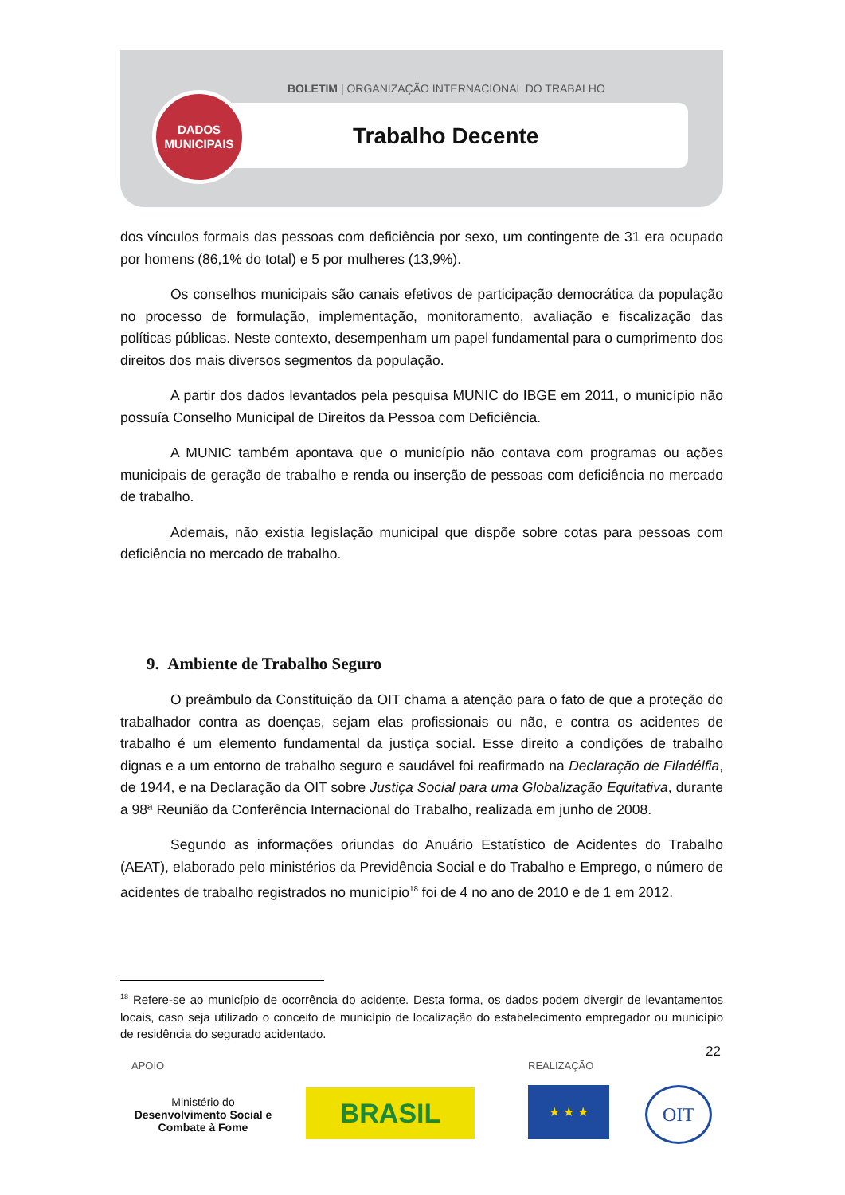BOLETIM | ORGANIZAÇÃO INTERNACIONAL DO TRABALHO
DADOS
MUNICIPAIS
Trabalho Decente
dos vínculos formais das pessoas com deficiência por sexo, um contingente de 31 era ocupado por homens (86,1% do total) e 5 por mulheres (13,9%).
Os conselhos municipais são canais efetivos de participação democrática da população no processo de formulação, implementação, monitoramento, avaliação e fiscalização das políticas públicas. Neste contexto, desempenham um papel fundamental para o cumprimento dos direitos dos mais diversos segmentos da população.
A partir dos dados levantados pela pesquisa MUNIC do IBGE em 2011, o município não possuía Conselho Municipal de Direitos da Pessoa com Deficiência.
A MUNIC também apontava que o município não contava com programas ou ações municipais de geração de trabalho e renda ou inserção de pessoas com deficiência no mercado de trabalho.
Ademais, não existia legislação municipal que dispõe sobre cotas para pessoas com deficiência no mercado de trabalho.
9. Ambiente de Trabalho Seguro
O preâmbulo da Constituição da OIT chama a atenção para o fato de que a proteção do trabalhador contra as doenças, sejam elas profissionais ou não, e contra os acidentes de trabalho é um elemento fundamental da justiça social. Esse direito a condições de trabalho dignas e a um entorno de trabalho seguro e saudável foi reafirmado na Declaração de Filadélfia, de 1944, e na Declaração da OIT sobre Justiça Social para uma Globalização Equitativa, durante a 98ª Reunião da Conferência Internacional do Trabalho, realizada em junho de 2008.
Segundo as informações oriundas do Anuário Estatístico de Acidentes do Trabalho (AEAT), elaborado pelo ministérios da Previdência Social e do Trabalho e Emprego, o número de acidentes de trabalho registrados no município<sup>18</sup> foi de 4 no ano de 2010 e de 1 em 2012.
<sup>18</sup> Refere-se ao município de ocorrência do acidente. Desta forma, os dados podem divergir de levantamentos locais, caso seja utilizado o conceito de município de localização do estabelecimento empregador ou município de residência do segurado acidentado.
22
APOIO REALIZAÇÃO
Ministério do
Desenvolvimento Social e Combate à Fome
BRASIL ★ ★ ★ OIT